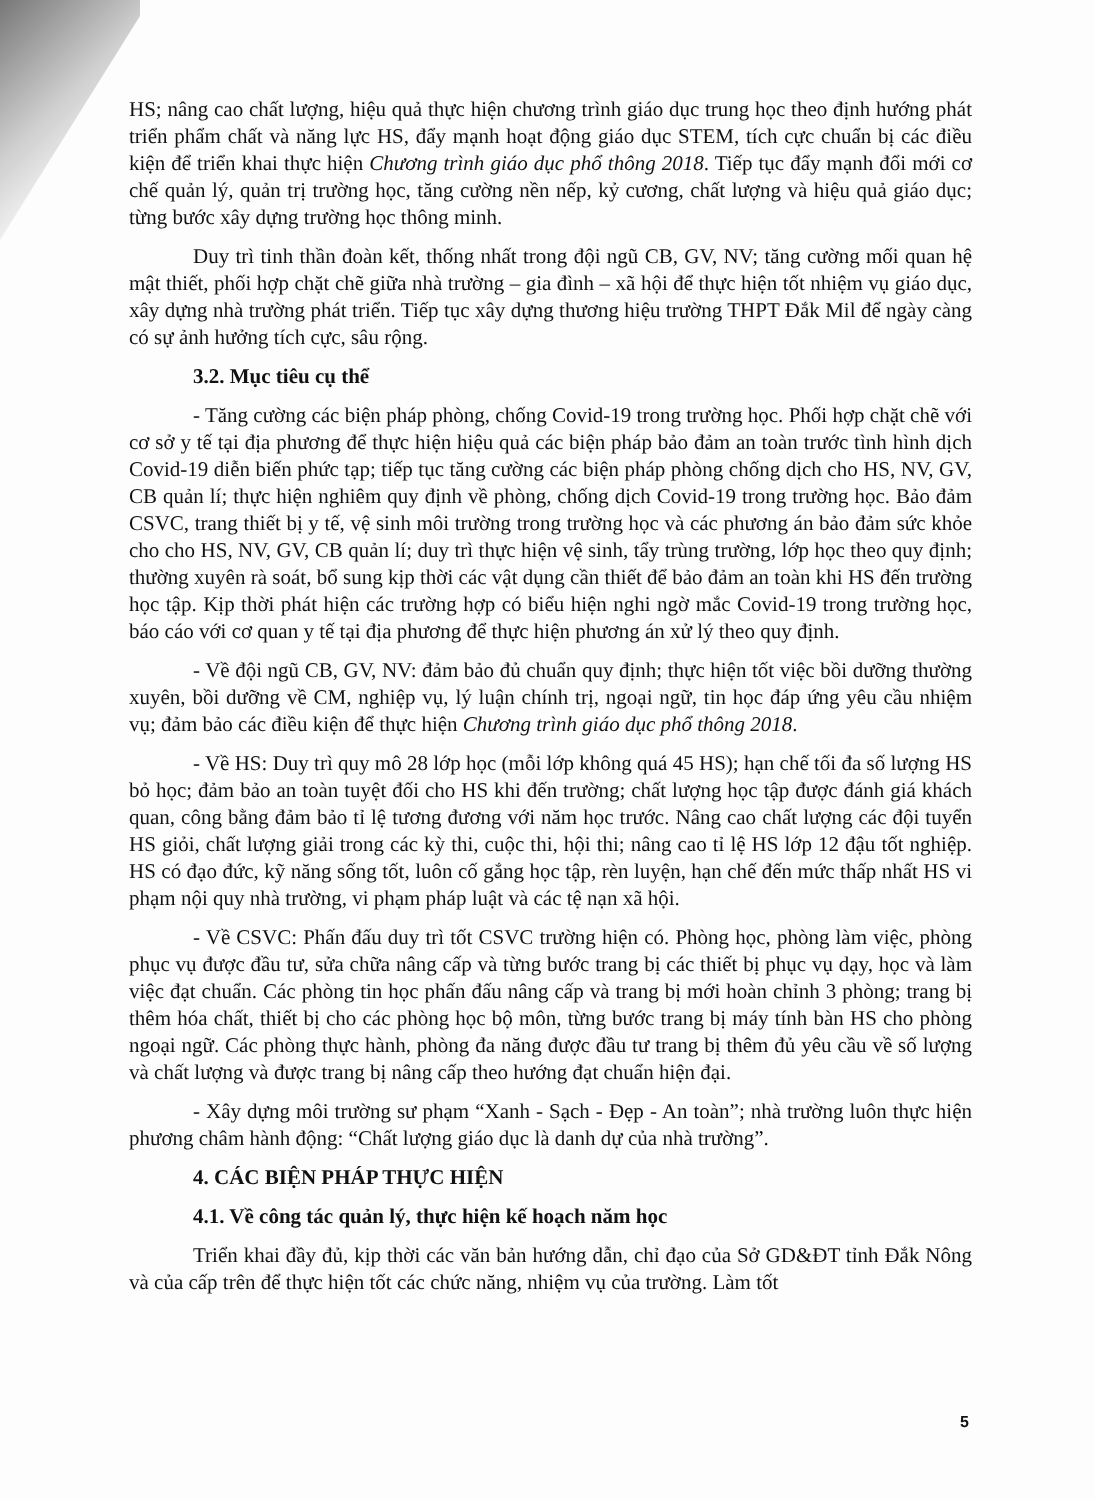HS; nâng cao chất lượng, hiệu quả thực hiện chương trình giáo dục trung học theo định hướng phát triển phẩm chất và năng lực HS, đẩy mạnh hoạt động giáo dục STEM, tích cực chuẩn bị các điều kiện để triển khai thực hiện Chương trình giáo dục phổ thông 2018. Tiếp tục đẩy mạnh đổi mới cơ chế quản lý, quản trị trường học, tăng cường nền nếp, kỷ cương, chất lượng và hiệu quả giáo dục; từng bước xây dựng trường học thông minh.
Duy trì tinh thần đoàn kết, thống nhất trong đội ngũ CB, GV, NV; tăng cường mối quan hệ mật thiết, phối hợp chặt chẽ giữa nhà trường – gia đình – xã hội để thực hiện tốt nhiệm vụ giáo dục, xây dựng nhà trường phát triển. Tiếp tục xây dựng thương hiệu trường THPT Đắk Mil để ngày càng có sự ảnh hưởng tích cực, sâu rộng.
3.2. Mục tiêu cụ thể
- Tăng cường các biện pháp phòng, chống Covid-19 trong trường học. Phối hợp chặt chẽ với cơ sở y tế tại địa phương để thực hiện hiệu quả các biện pháp bảo đảm an toàn trước tình hình dịch Covid-19 diễn biến phức tạp; tiếp tục tăng cường các biện pháp phòng chống dịch cho HS, NV, GV, CB quản lí; thực hiện nghiêm quy định về phòng, chống dịch Covid-19 trong trường học. Bảo đảm CSVC, trang thiết bị y tế, vệ sinh môi trường trong trường học và các phương án bảo đảm sức khỏe cho cho HS, NV, GV, CB quản lí; duy trì thực hiện vệ sinh, tẩy trùng trường, lớp học theo quy định; thường xuyên rà soát, bổ sung kịp thời các vật dụng cần thiết để bảo đảm an toàn khi HS đến trường học tập. Kịp thời phát hiện các trường hợp có biểu hiện nghi ngờ mắc Covid-19 trong trường học, báo cáo với cơ quan y tế tại địa phương để thực hiện phương án xử lý theo quy định.
- Về đội ngũ CB, GV, NV: đảm bảo đủ chuẩn quy định; thực hiện tốt việc bồi dưỡng thường xuyên, bồi dưỡng về CM, nghiệp vụ, lý luận chính trị, ngoại ngữ, tin học đáp ứng yêu cầu nhiệm vụ; đảm bảo các điều kiện để thực hiện Chương trình giáo dục phổ thông 2018.
- Về HS: Duy trì quy mô 28 lớp học (mỗi lớp không quá 45 HS); hạn chế tối đa số lượng HS bỏ học; đảm bảo an toàn tuyệt đối cho HS khi đến trường; chất lượng học tập được đánh giá khách quan, công bằng đảm bảo tỉ lệ tương đương với năm học trước. Nâng cao chất lượng các đội tuyển HS giỏi, chất lượng giải trong các kỳ thi, cuộc thi, hội thi; nâng cao tỉ lệ HS lớp 12 đậu tốt nghiệp. HS có đạo đức, kỹ năng sống tốt, luôn cố gắng học tập, rèn luyện, hạn chế đến mức thấp nhất HS vi phạm nội quy nhà trường, vi phạm pháp luật và các tệ nạn xã hội.
- Về CSVC: Phấn đấu duy trì tốt CSVC trường hiện có. Phòng học, phòng làm việc, phòng phục vụ được đầu tư, sửa chữa nâng cấp và từng bước trang bị các thiết bị phục vụ dạy, học và làm việc đạt chuẩn. Các phòng tin học phấn đấu nâng cấp và trang bị mới hoàn chỉnh 3 phòng; trang bị thêm hóa chất, thiết bị cho các phòng học bộ môn, từng bước trang bị máy tính bàn HS cho phòng ngoại ngữ. Các phòng thực hành, phòng đa năng được đầu tư trang bị thêm đủ yêu cầu về số lượng và chất lượng và được trang bị nâng cấp theo hướng đạt chuẩn hiện đại.
- Xây dựng môi trường sư phạm “Xanh - Sạch - Đẹp - An toàn”; nhà trường luôn thực hiện phương châm hành động: “Chất lượng giáo dục là danh dự của nhà trường”.
4. CÁC BIỆN PHÁP THỰC HIỆN
4.1. Về công tác quản lý, thực hiện kế hoạch năm học
Triển khai đầy đủ, kịp thời các văn bản hướng dẫn, chỉ đạo của Sở GD&ĐT tỉnh Đắk Nông và của cấp trên để thực hiện tốt các chức năng, nhiệm vụ của trường. Làm tốt
5